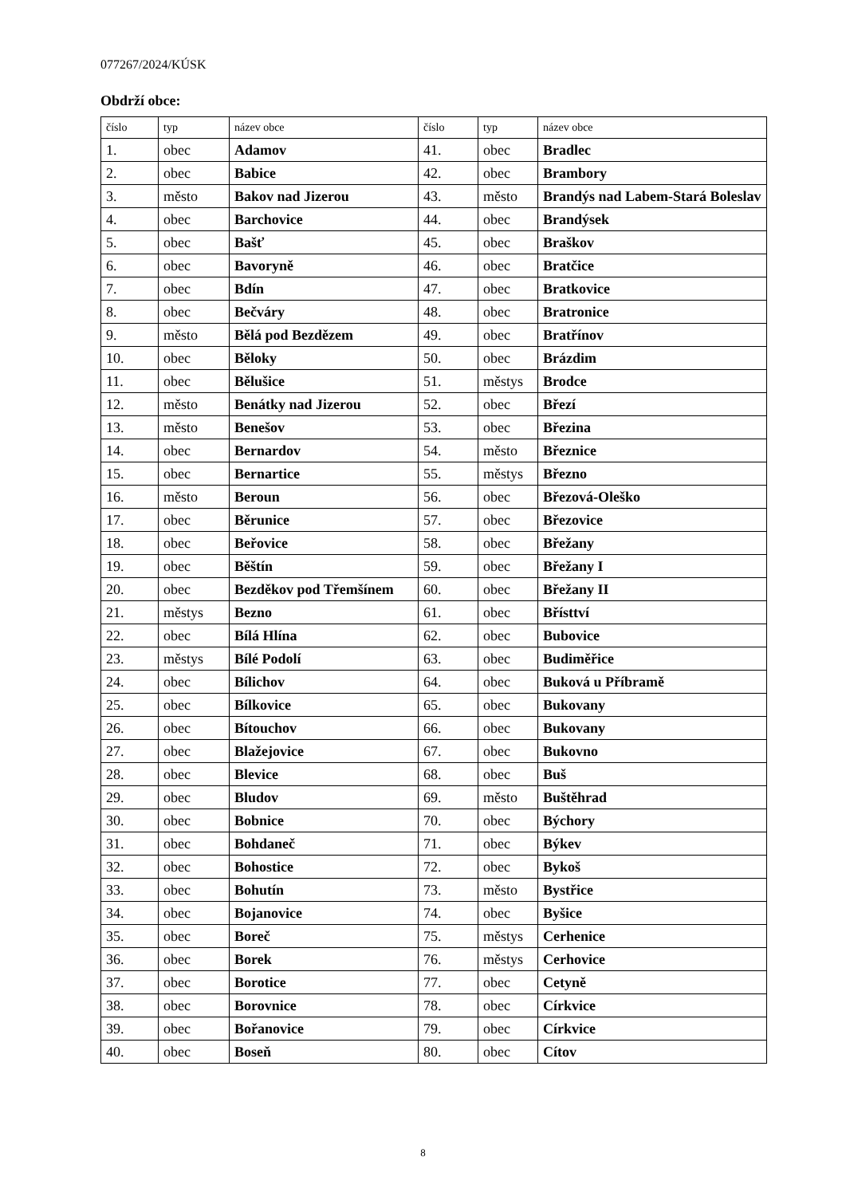077267/2024/KÚSK
Obdrží obce:
| číslo | typ | název obce | číslo | typ | název obce |
| --- | --- | --- | --- | --- | --- |
| 1. | obec | Adamov | 41. | obec | Bradlec |
| 2. | obec | Babice | 42. | obec | Brambory |
| 3. | město | Bakov nad Jizerou | 43. | město | Brandýs nad Labem-Stará Boleslav |
| 4. | obec | Barchovice | 44. | obec | Brandýsek |
| 5. | obec | Bašť | 45. | obec | Braškov |
| 6. | obec | Bavoryně | 46. | obec | Bratčice |
| 7. | obec | Bdín | 47. | obec | Bratkovice |
| 8. | obec | Bečváry | 48. | obec | Bratronice |
| 9. | město | Bělá pod Bezdězem | 49. | obec | Bratřínov |
| 10. | obec | Běloky | 50. | obec | Brázdim |
| 11. | obec | Bělušice | 51. | městys | Brodce |
| 12. | město | Benátky nad Jizerou | 52. | obec | Březí |
| 13. | město | Benešov | 53. | obec | Březina |
| 14. | obec | Bernardov | 54. | město | Březnice |
| 15. | obec | Bernartice | 55. | městys | Březno |
| 16. | město | Beroun | 56. | obec | Březová-Oleško |
| 17. | obec | Běrunice | 57. | obec | Březovice |
| 18. | obec | Beřovice | 58. | obec | Břežany |
| 19. | obec | Běštín | 59. | obec | Břežany I |
| 20. | obec | Bezděkov pod Třemšínem | 60. | obec | Břežany II |
| 21. | městys | Bezno | 61. | obec | Břísttví |
| 22. | obec | Bílá Hlína | 62. | obec | Bubovice |
| 23. | městys | Bílé Podolí | 63. | obec | Budiměřice |
| 24. | obec | Bílichov | 64. | obec | Buková u Příbramě |
| 25. | obec | Bílkovice | 65. | obec | Bukovany |
| 26. | obec | Bítouchov | 66. | obec | Bukovany |
| 27. | obec | Blažejovice | 67. | obec | Bukovno |
| 28. | obec | Blevice | 68. | obec | Buš |
| 29. | obec | Bludov | 69. | město | Buštěhrad |
| 30. | obec | Bobnice | 70. | obec | Býchory |
| 31. | obec | Bohdaneč | 71. | obec | Býkev |
| 32. | obec | Bohostice | 72. | obec | Bykoš |
| 33. | obec | Bohutín | 73. | město | Bystřice |
| 34. | obec | Bojanovice | 74. | obec | Byšice |
| 35. | obec | Boreč | 75. | městys | Cerhenice |
| 36. | obec | Borek | 76. | městys | Cerhovice |
| 37. | obec | Borotice | 77. | obec | Cetyně |
| 38. | obec | Borovnice | 78. | obec | Církvice |
| 39. | obec | Bořanovice | 79. | obec | Církvice |
| 40. | obec | Boseň | 80. | obec | Cítov |
8